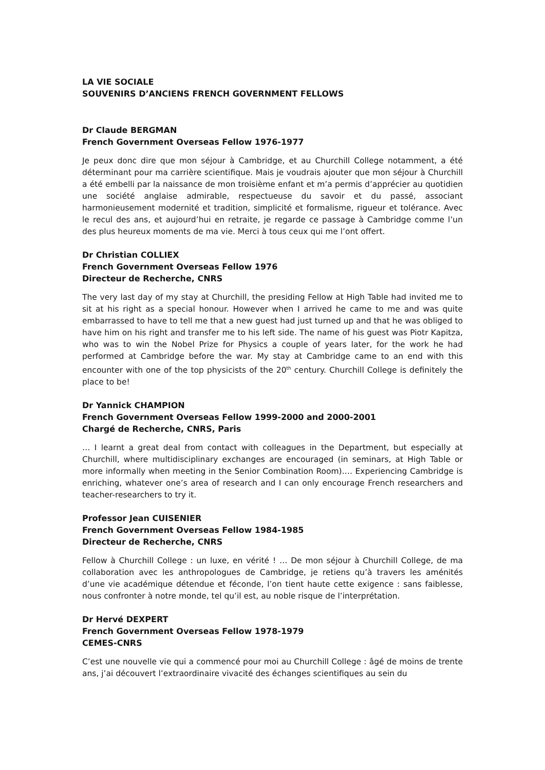LA VIE SOCIALE
SOUVENIRS D’ANCIENS FRENCH GOVERNMENT FELLOWS
Dr Claude BERGMAN
French Government Overseas Fellow 1976-1977
Je peux donc dire que mon séjour à Cambridge, et au Churchill College notamment, a été déterminant pour ma carrière scientifique. Mais je voudrais ajouter que mon séjour à Churchill a été embelli par la naissance de mon troisième enfant et m’a permis d’apprécier au quotidien une société anglaise admirable, respectueuse du savoir et du passé, associant harmonieusement modernité et tradition, simplicité et formalisme, rigueur et tolérance. Avec le recul des ans, et aujourd’hui en retraite, je regarde ce passage à Cambridge comme l’un des plus heureux moments de ma vie. Merci à tous ceux qui me l’ont offert.
Dr Christian COLLIEX
French Government Overseas Fellow 1976
Directeur de Recherche, CNRS
The very last day of my stay at Churchill, the presiding Fellow at High Table had invited me to sit at his right as a special honour. However when I arrived he came to me and was quite embarrassed to have to tell me that a new guest had just turned up and that he was obliged to have him on his right and transfer me to his left side. The name of his guest was Piotr Kapitza, who was to win the Nobel Prize for Physics a couple of years later, for the work he had performed at Cambridge before the war. My stay at Cambridge came to an end with this encounter with one of the top physicists of the 20<sup>th</sup> century. Churchill College is definitely the place to be!
Dr Yannick CHAMPION
French Government Overseas Fellow 1999-2000 and 2000-2001
Chargé de Recherche, CNRS, Paris
… I learnt a great deal from contact with colleagues in the Department, but especially at Churchill, where multidisciplinary exchanges are encouraged (in seminars, at High Table or more informally when meeting in the Senior Combination Room)…. Experiencing Cambridge is enriching, whatever one’s area of research and I can only encourage French researchers and teacher-researchers to try it.
Professor Jean CUISENIER
French Government Overseas Fellow 1984-1985
Directeur de Recherche, CNRS
Fellow à Churchill College : un luxe, en vérité ! … De mon séjour à Churchill College, de ma collaboration avec les anthropologues de Cambridge, je retiens qu’à travers les aménités d’une vie académique détendue et féconde, l’on tient haute cette exigence : sans faiblesse, nous confronter à notre monde, tel qu’il est, au noble risque de l’interprétation.
Dr Hervé DEXPERT
French Government Overseas Fellow 1978-1979
CEMES-CNRS
C’est une nouvelle vie qui a commencé pour moi au Churchill College : âgé de moins de trente ans, j’ai découvert l’extraordinaire vivacité des échanges scientifiques au sein du